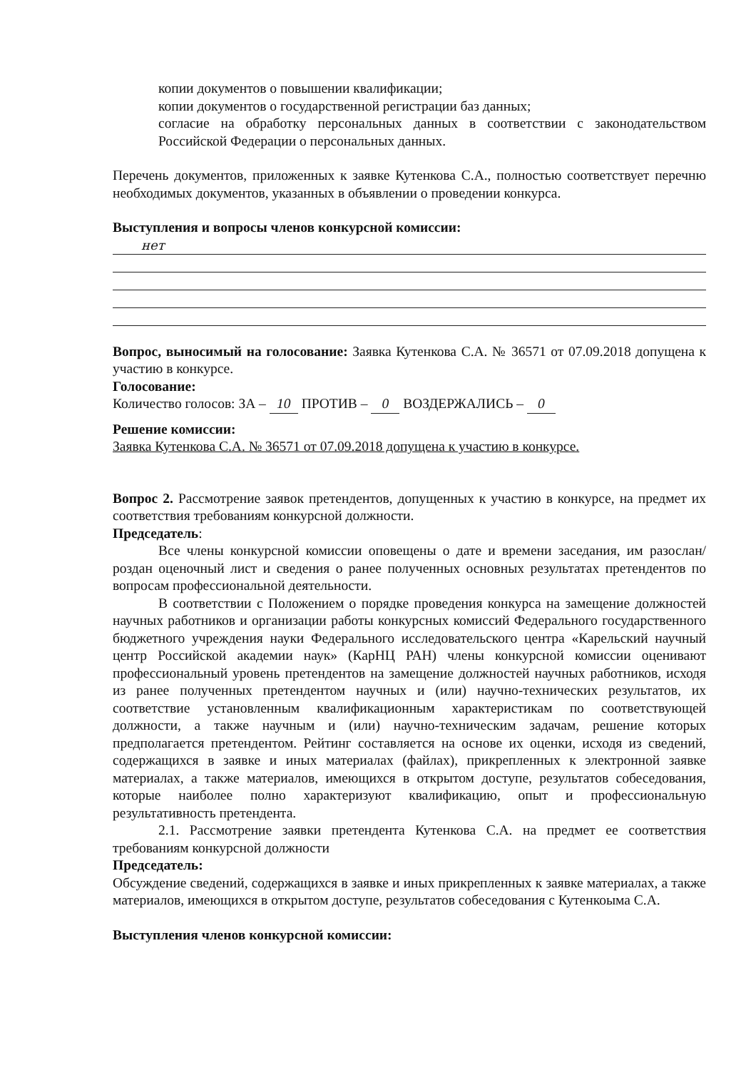копии документов о повышении квалификации;
копии документов о государственной регистрации баз данных;
согласие на обработку персональных данных в соответствии с законодательством Российской Федерации о персональных данных.
Перечень документов, приложенных к заявке Кутенкова С.А., полностью соответствует перечню необходимых документов, указанных в объявлении о проведении конкурса.
Выступления и вопросы членов конкурсной комиссии:
нет
Вопрос, выносимый на голосование: Заявка Кутенкова С.А. № 36571 от 07.09.2018 допущена к участию в конкурсе.
Голосование:
Количество голосов: ЗА – 10 ПРОТИВ – 0 ВОЗДЕРЖАЛИСЬ – 0
Решение комиссии:
Заявка Кутенкова С.А. № 36571 от 07.09.2018 допущена к участию в конкурсе.
Вопрос 2. Рассмотрение заявок претендентов, допущенных к участию в конкурсе, на предмет их соответствия требованиям конкурсной должности.
Председатель:
Все члены конкурсной комиссии оповещены о дате и времени заседания, им разослан/роздан оценочный лист и сведения о ранее полученных основных результатах претендентов по вопросам профессиональной деятельности.
В соответствии с Положением о порядке проведения конкурса на замещение должностей научных работников и организации работы конкурсных комиссий Федерального государственного бюджетного учреждения науки Федерального исследовательского центра «Карельский научный центр Российской академии наук» (КарНЦ РАН) члены конкурсной комиссии оценивают профессиональный уровень претендентов на замещение должностей научных работников, исходя из ранее полученных претендентом научных и (или) научно-технических результатов, их соответствие установленным квалификационным характеристикам по соответствующей должности, а также научным и (или) научно-техническим задачам, решение которых предполагается претендентом. Рейтинг составляется на основе их оценки, исходя из сведений, содержащихся в заявке и иных материалах (файлах), прикрепленных к электронной заявке материалах, а также материалов, имеющихся в открытом доступе, результатов собеседования, которые наиболее полно характеризуют квалификацию, опыт и профессиональную результативность претендента.
2.1. Рассмотрение заявки претендента Кутенкова С.А. на предмет ее соответствия требованиям конкурсной должности
Председатель:
Обсуждение сведений, содержащихся в заявке и иных прикрепленных к заявке материалах, а также материалов, имеющихся в открытом доступе, результатов собеседования с Кутенкоыма С.А.
Выступления членов конкурсной комиссии: